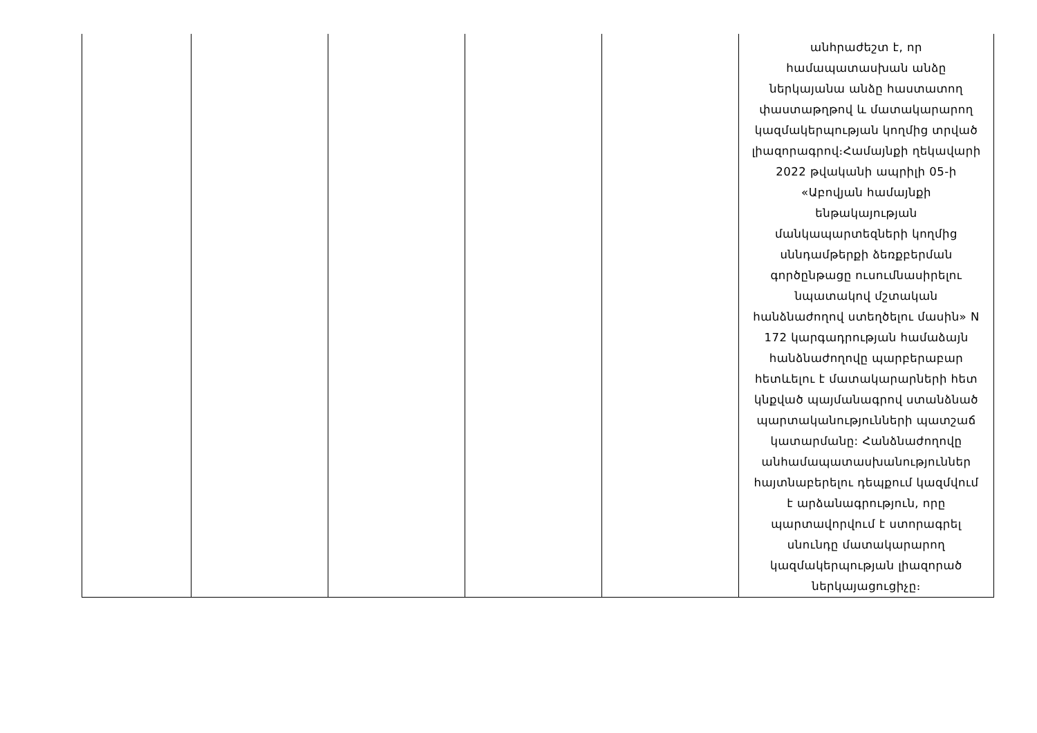| | | | | | անհրաժեշտ է, որ համապատասխան անձը ներկայանա անձը հաստատող փաստաթղթով և մատակարարող կազմակերպության կողմից տրված լիազորագրով։Համայնքի ղեկավարի 2022 թվականի ապրիլի 05-ի «Աբովյան համայնքի ենթակայության մանկապարտեզների կողմից սննդամթերքի ձեռքբերման գործընթացը ուսումնասիրելու նպատակով մշտական հանձնաժողով ստեղծելու մասին» N 172 կարգադրության համաձայն հանձնաժողովը պարբերաբար հետևելու է մատակարարների հետ կնքված պայմանագրով ստանձնած պարտականությունների պատշաճ կատարմանը: Հանձնաժողովը անհամապատասխանություններ հայտնաբերելու դեպքում կազմվում է արձանագրություն, որը պարտավորվում է ստորագրել սնունդը մատակարարող կազմակերպության լիազորած ներկայացուցիչը։ |